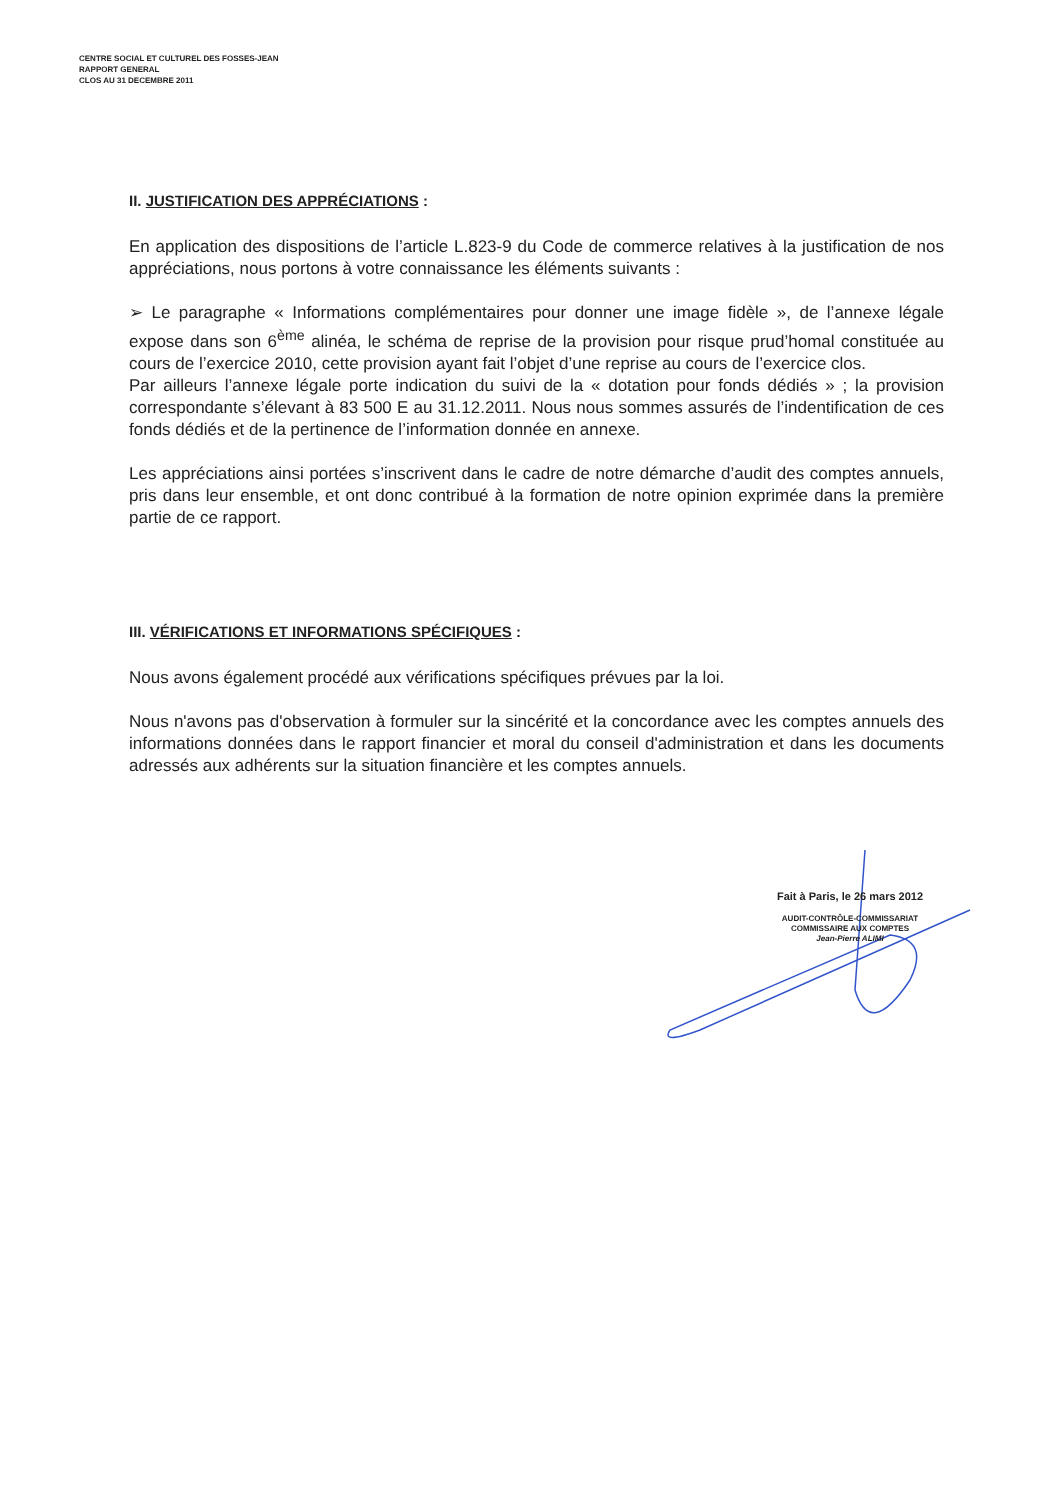CENTRE SOCIAL ET CULTUREL DES FOSSES-JEAN
RAPPORT GENERAL
CLOS AU 31 DECEMBRE 2011
II. JUSTIFICATION DES APPRÉCIATIONS :
En application des dispositions de l’article L.823-9 du Code de commerce relatives à la justification de nos appréciations, nous portons à votre connaissance les éléments suivants :
➢ Le paragraphe « Informations complémentaires pour donner une image fidèle », de l’annexe légale expose dans son 6<sup>ème</sup> alinéa, le schéma de reprise de la provision pour risque prud’homal constituée au cours de l’exercice 2010, cette provision ayant fait l’objet d’une reprise au cours de l’exercice clos.
Par ailleurs l’annexe légale porte indication du suivi de la « dotation pour fonds dédiés » ; la provision correspondante s’élevant à 83 500 E au 31.12.2011. Nous nous sommes assurés de l’indentification de ces fonds dédiés et de la pertinence de l’information donnée en annexe.
Les appréciations ainsi portées s’inscrivent dans le cadre de notre démarche d’audit des comptes annuels, pris dans leur ensemble, et ont donc contribué à la formation de notre opinion exprimée dans la première partie de ce rapport.
III. VÉRIFICATIONS ET INFORMATIONS SPÉCIFIQUES :
Nous avons également procédé aux vérifications spécifiques prévues par la loi.
Nous n'avons pas d'observation à formuler sur la sincérité et la concordance avec les comptes annuels des informations données dans le rapport financier et moral du conseil d'administration et dans les documents adressés aux adhérents sur la situation financière et les comptes annuels.
Fait à Paris, le 26 mars 2012
AUDIT-CONTRÔLE-COMMISSARIAT
COMMISSAIRE AUX COMPTES
Jean-Pierre ALIMI